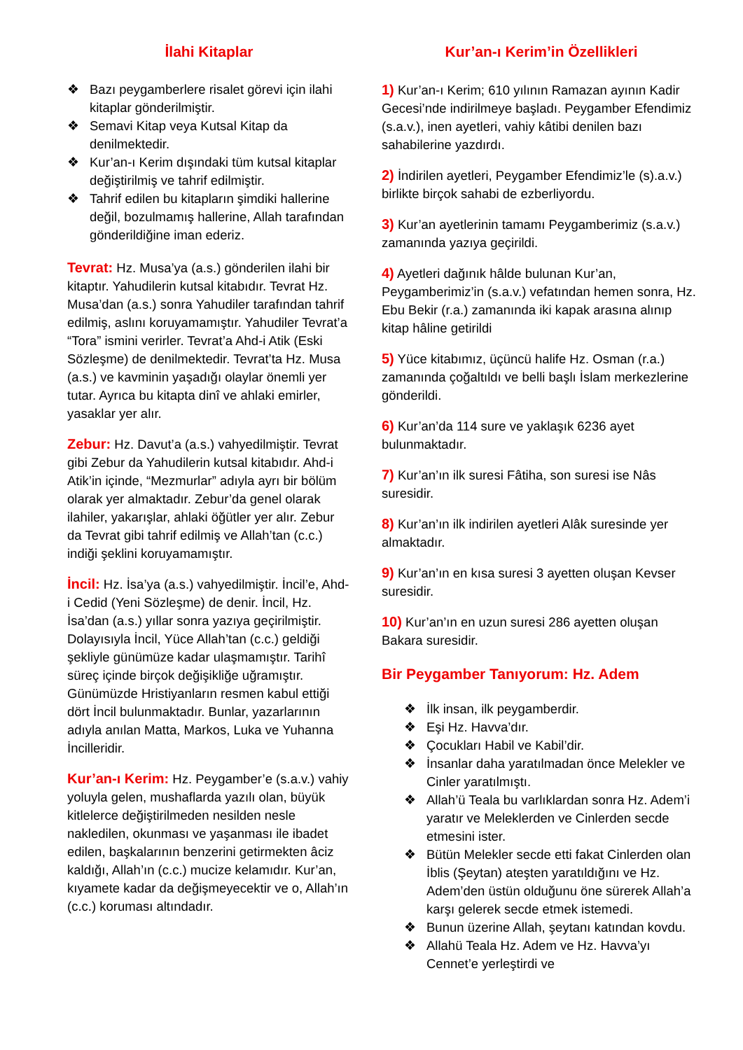İlahi Kitaplar
❖ Bazı peygamberlere risalet görevi için ilahi kitaplar gönderilmiştir.
❖ Semavi Kitap veya Kutsal Kitap da denilmektedir.
❖ Kur’an-ı Kerim dışındaki tüm kutsal kitaplar değiştirilmiş ve tahrif edilmiştir.
❖ Tahrif edilen bu kitapların şimdiki hallerine değil, bozulmamış hallerine, Allah tarafından gönderildiğine iman ederiz.
Tevrat: Hz. Musa’ya (a.s.) gönderilen ilahi bir kitaptır. Yahudilerin kutsal kitabıdır. Tevrat Hz. Musa’dan (a.s.) sonra Yahudiler tarafından tahrif edilmiş, aslını koruyamamıştır. Yahudiler Tevrat’a “Tora” ismini verirler. Tevrat’a Ahd-i Atik (Eski Sözleşme) de denilmektedir. Tevrat’ta Hz. Musa (a.s.) ve kavminin yaşadığı olaylar önemli yer tutar. Ayrıca bu kitapta dinî ve ahlaki emirler, yasaklar yer alır.
Zebur: Hz. Davut’a (a.s.) vahyedilmiştir. Tevrat gibi Zebur da Yahudilerin kutsal kitabıdır. Ahd-i Atik’in içinde, “Mezmurlar” adıyla ayrı bir bölüm olarak yer almaktadır. Zebur’da genel olarak ilahiler, yakarışlar, ahlaki öğütler yer alır. Zebur da Tevrat gibi tahrif edilmiş ve Allah’tan (c.c.) indiği şeklini koruyamamıştır.
İncil: Hz. İsa’ya (a.s.) vahyedilmiştir. İncil’e, Ahd-i Cedid (Yeni Sözleşme) de denir. İncil, Hz. İsa’dan (a.s.) yıllar sonra yazıya geçirilmiştir. Dolayısıyla İncil, Yüce Allah’tan (c.c.) geldiği şekliyle günümüze kadar ulaşmamıştır. Tarihî süreç içinde birçok değişikliğe uğramıştır. Günümüzde Hristiyanların resmen kabul ettiği dört İncil bulunmaktadır. Bunlar, yazarlarının adıyla anılan Matta, Markos, Luka ve Yuhanna İncilleridir.
Kur’an-ı Kerim: Hz. Peygamber’e (s.a.v.) vahiy yoluyla gelen, mushaflarda yazılı olan, büyük kitlelerce değiştirilmeden nesilden nesle nakledilen, okunması ve yaşanması ile ibadet edilen, başkalarının benzerini getirmekten âciz kaldığı, Allah’ın (c.c.) mucize kelamıdır. Kur’an, kıyamete kadar da değişmeyecektir ve o, Allah’ın (c.c.) koruması altındadır.
Kur’an-ı Kerim’in Özellikleri
1) Kur’an-ı Kerim; 610 yılının Ramazan ayının Kadir Gecesi’nde indirilmeye başladı. Peygamber Efendimiz (s.a.v.), inen ayetleri, vahiy kâtibi denilen bazı sahabilerine yazdırdı.
2) İndirilen ayetleri, Peygamber Efendimiz’le (s).a.v.) birlikte birçok sahabi de ezberliyordu.
3) Kur’an ayetlerinin tamamı Peygamberimiz (s.a.v.) zamanında yazıya geçirildi.
4) Ayetleri dağınık hâlde bulunan Kur’an, Peygamberimiz’in (s.a.v.) vefatından hemen sonra, Hz. Ebu Bekir (r.a.) zamanında iki kapak arasına alınıp kitap hâline getirildi
5) Yüce kitabımız, üçüncü halife Hz. Osman (r.a.) zamanında çoğaltıldı ve belli başlı İslam merkezlerine gönderildi.
6) Kur’an’da 114 sure ve yaklaşık 6236 ayet bulunmaktadır.
7) Kur’an’ın ilk suresi Fâtiha, son suresi ise Nâs suresidir.
8) Kur’an’ın ilk indirilen ayetleri Alâk suresinde yer almaktadır.
9) Kur’an’ın en kısa suresi 3 ayetten oluşan Kevser suresidir.
10) Kur’an’ın en uzun suresi 286 ayetten oluşan Bakara suresidir.
Bir Peygamber Tanıyorum: Hz. Adem
❖ İlk insan, ilk peygamberdir.
❖ Eşi Hz. Havva’dır.
❖ Çocukları Habil ve Kabil’dir.
❖ İnsanlar daha yaratılmadan önce Melekler ve Cinler yaratılmıştı.
❖ Allah’ü Teala bu varlıklardan sonra Hz. Adem’i yaratır ve Meleklerden ve Cinlerden secde etmesini ister.
❖ Bütün Melekler secde etti fakat Cinlerden olan İblis (Şeytan) ateşten yaratıldığını ve Hz. Adem’den üstün olduğunu öne sürerek Allah’a karşı gelerek secde etmek istemedi.
❖ Bunun üzerine Allah, şeytanı katından kovdu.
❖ Allahü Teala Hz. Adem ve Hz. Havva’yı Cennet’e yerleştirdi ve